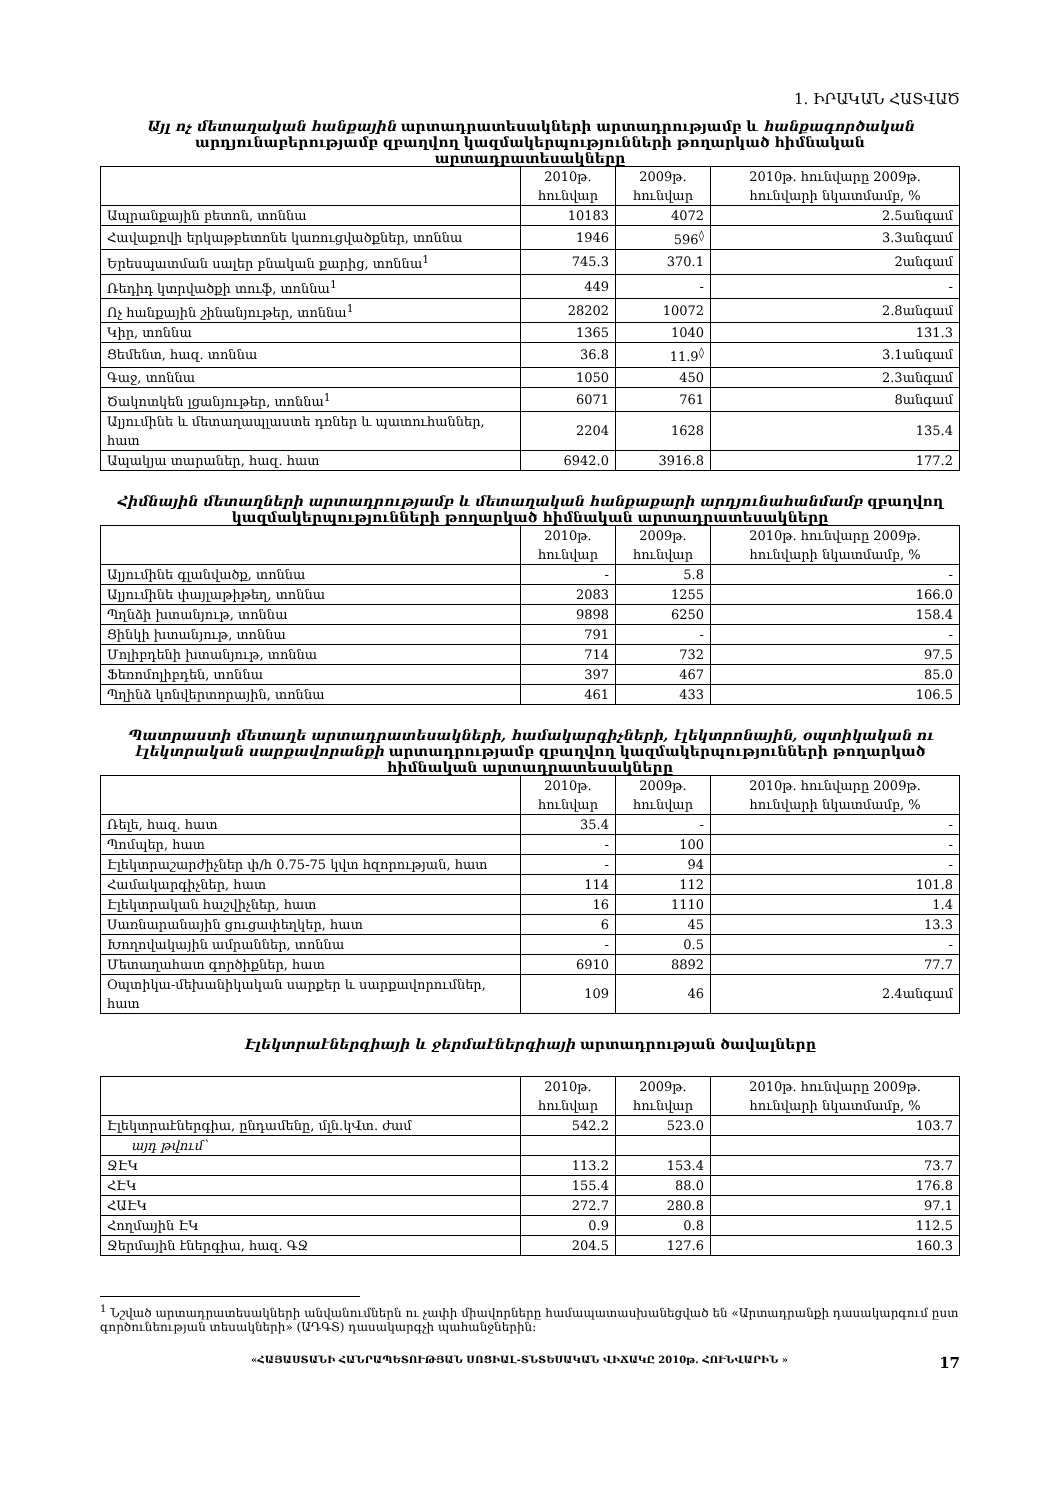1. ԻՐԱԿԱՆ ՀԱՏՎԱԾ
Այլ ոչ մետաղական հանքային արտադրատեսակների արտադրությամբ և հանքագործական արդյունաբերությամբ զբաղվող կազմակերպությունների թողարկած հիմնական արտադրատեսակները
| | 2010թ. հունվար | 2009թ. հունվար | 2010թ. հունվարը 2009թ. հունվարի նկատմամբ, % |
| --- | --- | --- | --- |
| Ապրանքային բետոն, տոննա | 10183 | 4072 | 2.5անգամ |
| Հավաքովի երկաթբետոնե կառուցվածքներ, տոննա | 1946 | 596<sup>◊</sup> | 3.3անգամ |
| Երեսպատման սալեր բնական քարից, տոննա<sup>1</sup> | 745.3 | 370.1 | 2անգամ |
| Ռեդիդ կտրվածքի տուֆ, տոննա<sup>1</sup> | 449 | - | - |
| Ոչ հանքային շինանյութեր, տոննա<sup>1</sup> | 28202 | 10072 | 2.8անգամ |
| Կիր, տոննա | 1365 | 1040 | 131.3 |
| Ցեմենտ, հազ. տոննա | 36.8 | 11.9<sup>◊</sup> | 3.1անգամ |
| Գաջ, տոննա | 1050 | 450 | 2.3անգամ |
| Ծակոտկեն լցանյութեր, տոննա<sup>1</sup> | 6071 | 761 | 8անգամ |
| Ալյումինե և մետաղապլաստե դռներ և պատուհաններ, հատ | 2204 | 1628 | 135.4 |
| Ապակյա տարաներ, հազ. հատ | 6942.0 | 3916.8 | 177.2 |
Հիմնային մետաղների արտադրությամբ և մետաղական հանքաքարի արդյունահանմամբ զբաղվող կազմակերպությունների թողարկած հիմնական արտադրատեսակները
| | 2010թ. հունվար | 2009թ. հունվար | 2010թ. հունվարը 2009թ. հունվարի նկատմամբ, % |
| --- | --- | --- | --- |
| Ալյումինե գլանվածք, տոննա | - | 5.8 | - |
| Ալյումինե փայլաթիթեղ, տոննա | 2083 | 1255 | 166.0 |
| Պղնձի խտանյութ, տոննա | 9898 | 6250 | 158.4 |
| Ցինկի խտանյութ, տոննա | 791 | - | - |
| Մոլիբդենի խտանյութ, տոննա | 714 | 732 | 97.5 |
| Ֆեռոմոլիբդեն, տոննա | 397 | 467 | 85.0 |
| Պղինձ կոնվերտորային, տոննա | 461 | 433 | 106.5 |
Պատրաստի մետաղե արտադրատեսակների, համակարգիչների, էլեկտրոնային, օպտիկական ու էլեկտրական սարքավորանքի արտադրությամբ զբաղվող կազմակերպությունների թողարկած հիմնական արտադրատեսակները
| | 2010թ. հունվար | 2009թ. հունվար | 2010թ. հունվարը 2009թ. հունվարի նկատմամբ, % |
| --- | --- | --- | --- |
| Ռելե, հազ. հատ | 35.4 | - | - |
| Պոմպեր, հատ | - | 100 | - |
| Էլեկտրաշարժիչներ փ/հ 0.75-75 կվտ հզորության, հատ | - | 94 | - |
| Համակարգիչներ, հատ | 114 | 112 | 101.8 |
| Էլեկտրական հաշվիչներ, հատ | 16 | 1110 | 1.4 |
| Սառնարանային ցուցափեղկեր, հատ | 6 | 45 | 13.3 |
| Խողովակային ամրաններ, տոննա | - | 0.5 | - |
| Մետաղահատ գործիքներ, հատ | 6910 | 8892 | 77.7 |
| Օպտիկա-մեխանիկական սարքեր և սարքավորումներ, հատ | 109 | 46 | 2.4անգամ |
Էլեկտրաէներգիայի և ջերմաէներգիայի արտադրության ծավալները
| | 2010թ. հունվար | 2009թ. հունվար | 2010թ. հունվարը 2009թ. հունվարի նկատմամբ, % |
| --- | --- | --- | --- |
| Էլեկտրաէներգիա, ընդամենը, մլն.կՎտ. ժամ | 542.2 | 523.0 | 103.7 |
| այդ թվում՝ | | | |
| ՋԷԿ | 113.2 | 153.4 | 73.7 |
| ՀԷԿ | 155.4 | 88.0 | 176.8 |
| ՀԱԷԿ | 272.7 | 280.8 | 97.1 |
| Հողմային ԷԿ | 0.9 | 0.8 | 112.5 |
| Ջերմային էներգիա, հազ. ԳՋ | 204.5 | 127.6 | 160.3 |
<sup>1</sup> Նշված արտադրատեսակների անվանումներն ու չափի միավորները համապատասխանեցված են «Արտադրանքի դասակարգում ըստ գործունեության տեսակների» (ԱԴԳՏ) դասակարգչի պահանջներին:
17 «ՀԱՅԱՍՏԱՆԻ ՀԱՆՐԱՊԵՏՈՒԹՅԱՆ ՍՈՑԻԱԼ-ՏՆՏԵՍԱԿԱՆ ՎԻՃԱԿԸ 2010թ. ՀՈՒՆՎԱՐԻՆ »